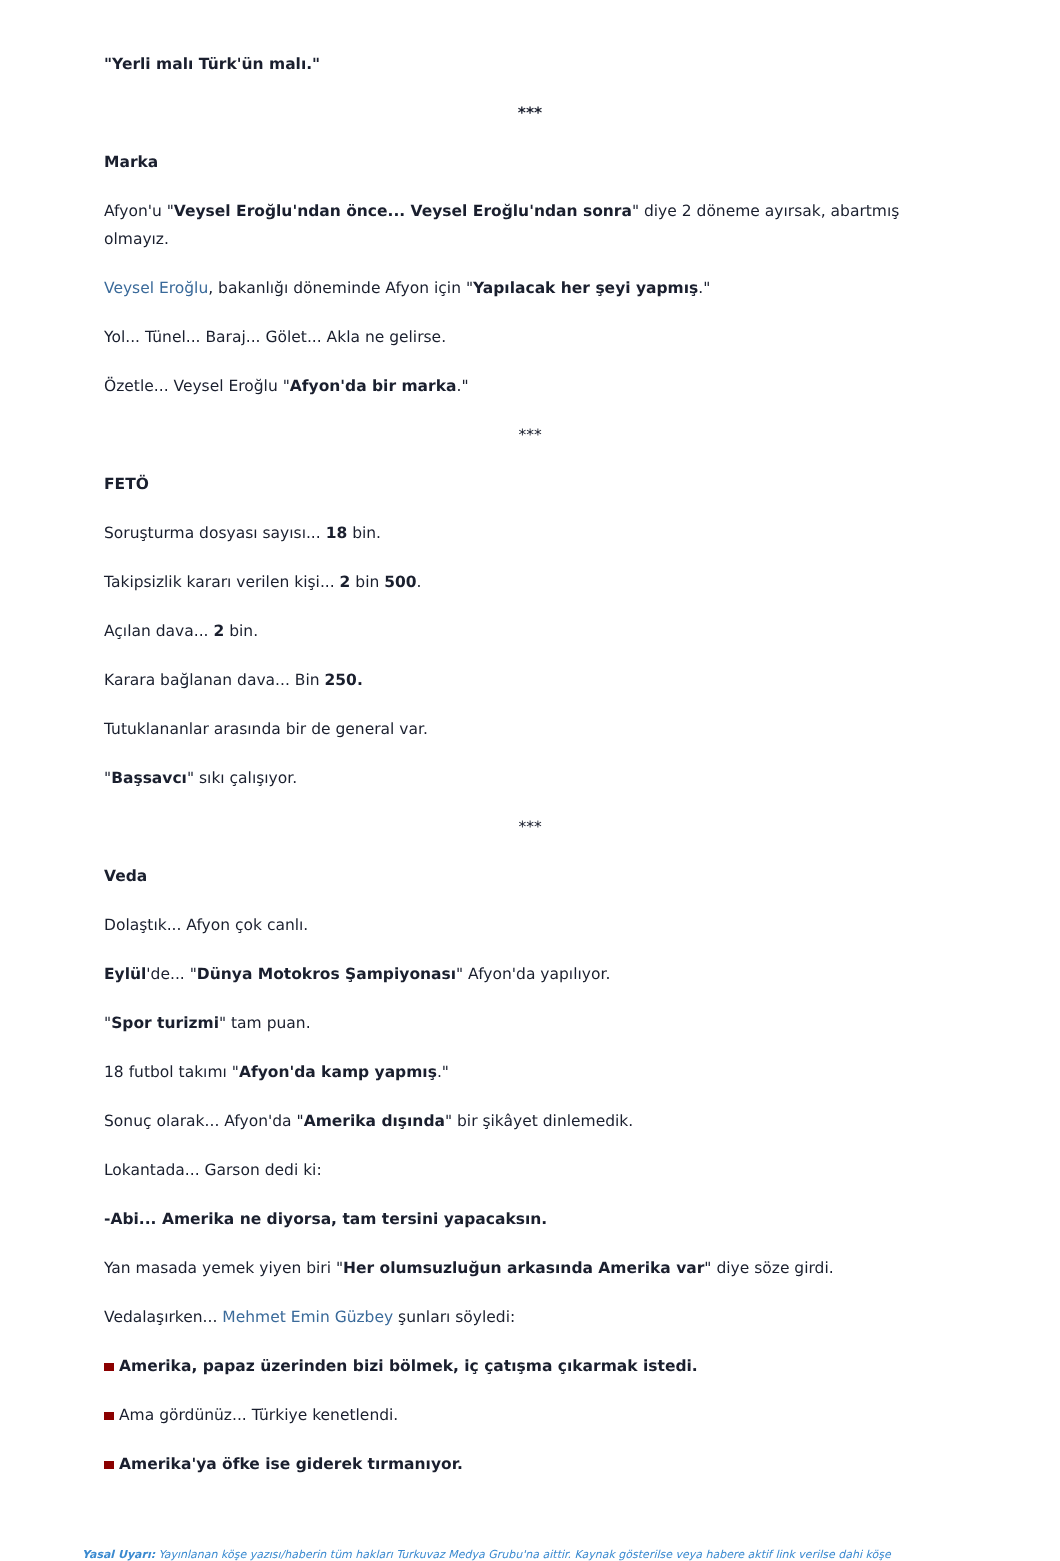"Yerli malı Türk'ün malı."
***
Marka
Afyon'u "Veysel Eroğlu'ndan önce... Veysel Eroğlu'ndan sonra" diye 2 döneme ayırsak, abartmış olmayız.
Veysel Eroğlu, bakanlığı döneminde Afyon için "Yapılacak her şeyi yapmış."
Yol... Tünel... Baraj... Gölet... Akla ne gelirse.
Özetle... Veysel Eroğlu "Afyon'da bir marka."
***
FETÖ
Soruşturma dosyası sayısı... 18 bin.
Takipsizlik kararı verilen kişi... 2 bin 500.
Açılan dava... 2 bin.
Karara bağlanan dava... Bin 250.
Tutuklananlar arasında bir de general var.
"Başsavcı" sıkı çalışıyor.
***
Veda
Dolaştık... Afyon çok canlı.
Eylül'de... "Dünya Motokros Şampiyonası" Afyon'da yapılıyor.
"Spor turizmi" tam puan.
18 futbol takımı "Afyon'da kamp yapmış."
Sonuç olarak... Afyon'da "Amerika dışında" bir şikâyet dinlemedik.
Lokantada... Garson dedi ki:
-Abi... Amerika ne diyorsa, tam tersini yapacaksın.
Yan masada yemek yiyen biri "Her olumsuzluğun arkasında Amerika var" diye söze girdi.
Vedalaşırken... Mehmet Emin Güzbey şunları söyledi:
Amerika, papaz üzerinden bizi bölmek, iç çatışma çıkarmak istedi.
Ama gördünüz... Türkiye kenetlendi.
Amerika'ya öfke ise giderek tırmanıyor.
Yasal Uyarı: Yayınlanan köşe yazısı/haberin tüm hakları Turkuvaz Medya Grubu'na aittir. Kaynak gösterilse veya habere aktif link verilse dahi köşe